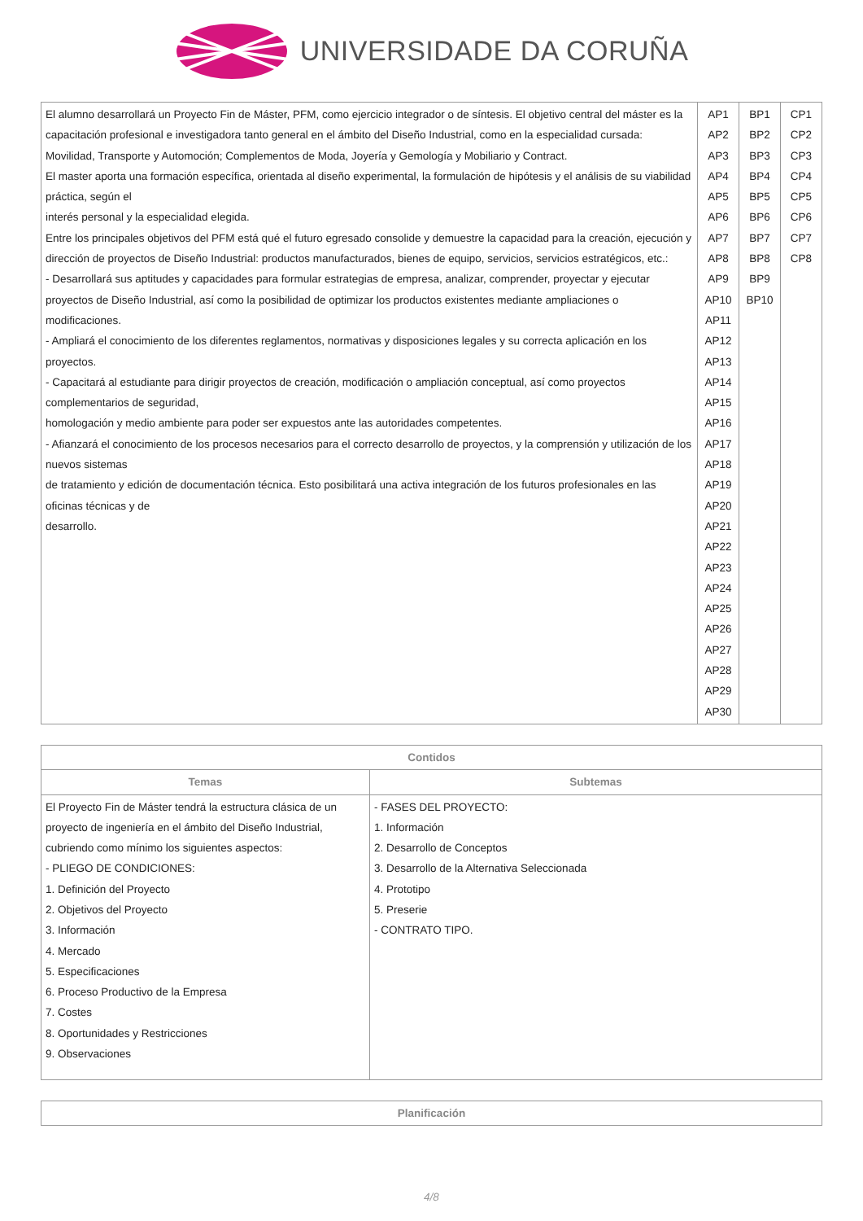UNIVERSIDADE DA CORUÑA
| El alumno desarrollará un Proyecto Fin de Máster, PFM, como ejercicio integrador o de síntesis. El objetivo central del máster es la capacitación profesional e investigadora tanto general en el ámbito del Diseño Industrial, como en la especialidad cursada: Movilidad, Transporte y Automoción; Complementos de Moda, Joyería y Gemología y Mobiliario y Contract. El master aporta una formación específica, orientada al diseño experimental, la formulación de hipótesis y el análisis de su viabilidad práctica, según el interés personal y la especialidad elegida. Entre los principales objetivos del PFM está qué el futuro egresado consolide y demuestre la capacidad para la creación, ejecución y dirección de proyectos de Diseño Industrial: productos manufacturados, bienes de equipo, servicios, servicios estratégicos, etc.: - Desarrollará sus aptitudes y capacidades para formular estrategias de empresa, analizar, comprender, proyectar y ejecutar proyectos de Diseño Industrial, así como la posibilidad de optimizar los productos existentes mediante ampliaciones o modificaciones. - Ampliará el conocimiento de los diferentes reglamentos, normativas y disposiciones legales y su correcta aplicación en los proyectos. - Capacitará al estudiante para dirigir proyectos de creación, modificación o ampliación conceptual, así como proyectos complementarios de seguridad, homologación y medio ambiente para poder ser expuestos ante las autoridades competentes. - Afianzará el conocimiento de los procesos necesarios para el correcto desarrollo de proyectos, y la comprensión y utilización de los nuevos sistemas de tratamiento y edición de documentación técnica. Esto posibilitará una activa integración de los futuros profesionales en las oficinas técnicas y de desarrollo. | AP1 AP2 AP3 AP4 AP5 AP6 AP7 AP8 AP9 AP10 AP11 AP12 AP13 AP14 AP15 AP16 AP17 AP18 AP19 AP20 AP21 AP22 AP23 AP24 AP25 AP26 AP27 AP28 AP29 AP30 | BP1 BP2 BP3 BP4 BP5 BP6 BP7 BP8 BP9 BP10 | CP1 CP2 CP3 CP4 CP5 CP6 CP7 CP8 |
| Contidos | |
| --- | --- |
| Temas | Subtemas |
| El Proyecto Fin de Máster tendrá la estructura clásica de un proyecto de ingeniería en el ámbito del Diseño Industrial, cubriendo como mínimo los siguientes aspectos: - PLIEGO DE CONDICIONES: 1. Definición del Proyecto 2. Objetivos del Proyecto 3. Información 4. Mercado 5. Especificaciones 6. Proceso Productivo de la Empresa 7. Costes 8. Oportunidades y Restricciones 9. Observaciones | - FASES DEL PROYECTO: 1. Información 2. Desarrollo de Conceptos 3. Desarrollo de la Alternativa Seleccionada 4. Prototipo 5. Preserie - CONTRATO TIPO. |
| Planificación |
| --- |
4/8